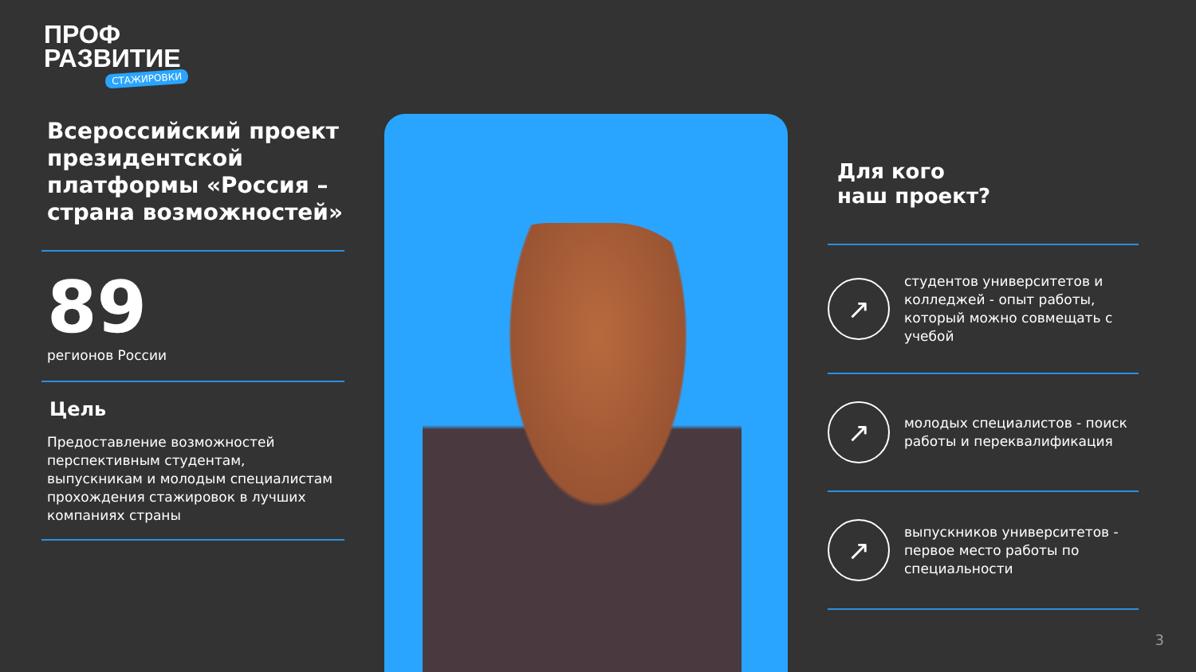ПРОФ
РАЗВИТИЕ
СТАЖИРОВКИ
Всероссийский проект президентской платформы «Россия – страна возможностей»
89
регионов России
Цель
Предоставление возможностей перспективным студентам, выпускникам и молодым специалистам прохождения стажировок в лучших компаниях страны
Для кого
наш проект?
↗
студентов университетов и колледжей - опыт работы, который можно совмещать с учебой
↗
молодых специалистов - поиск работы и переквалификация
↗
выпускников университетов - первое место работы по специальности
3